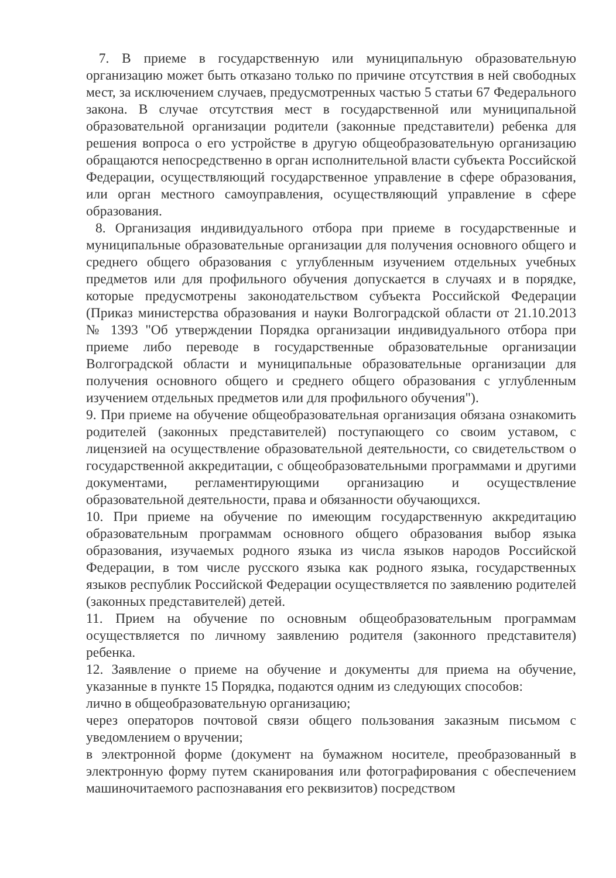7. В приеме в государственную или муниципальную образовательную организацию может быть отказано только по причине отсутствия в ней свободных мест, за исключением случаев, предусмотренных частью 5 статьи 67 Федерального закона. В случае отсутствия мест в государственной или муниципальной образовательной организации родители (законные представители) ребенка для решения вопроса о его устройстве в другую общеобразовательную организацию обращаются непосредственно в орган исполнительной власти субъекта Российской Федерации, осуществляющий государственное управление в сфере образования, или орган местного самоуправления, осуществляющий управление в сфере образования.
8. Организация индивидуального отбора при приеме в государственные и муниципальные образовательные организации для получения основного общего и среднего общего образования с углубленным изучением отдельных учебных предметов или для профильного обучения допускается в случаях и в порядке, которые предусмотрены законодательством субъекта Российской Федерации (Приказ министерства образования и науки Волгоградской области от 21.10.2013 № 1393 "Об утверждении Порядка организации индивидуального отбора при приеме либо переводе в государственные образовательные организации Волгоградской области и муниципальные образовательные организации для получения основного общего и среднего общего образования с углубленным изучением отдельных предметов или для профильного обучения").
9. При приеме на обучение общеобразовательная организация обязана ознакомить родителей (законных представителей) поступающего со своим уставом, с лицензией на осуществление образовательной деятельности, со свидетельством о государственной аккредитации, с общеобразовательными программами и другими документами, регламентирующими организацию и осуществление образовательной деятельности, права и обязанности обучающихся.
10. При приеме на обучение по имеющим государственную аккредитацию образовательным программам основного общего образования выбор языка образования, изучаемых родного языка из числа языков народов Российской Федерации, в том числе русского языка как родного языка, государственных языков республик Российской Федерации осуществляется по заявлению родителей (законных представителей) детей.
11. Прием на обучение по основным общеобразовательным программам осуществляется по личному заявлению родителя (законного представителя) ребенка.
12. Заявление о приеме на обучение и документы для приема на обучение, указанные в пункте 15 Порядка, подаются одним из следующих способов:
лично в общеобразовательную организацию;
через операторов почтовой связи общего пользования заказным письмом с уведомлением о вручении;
в электронной форме (документ на бумажном носителе, преобразованный в электронную форму путем сканирования или фотографирования с обеспечением машиночитаемого распознавания его реквизитов) посредством